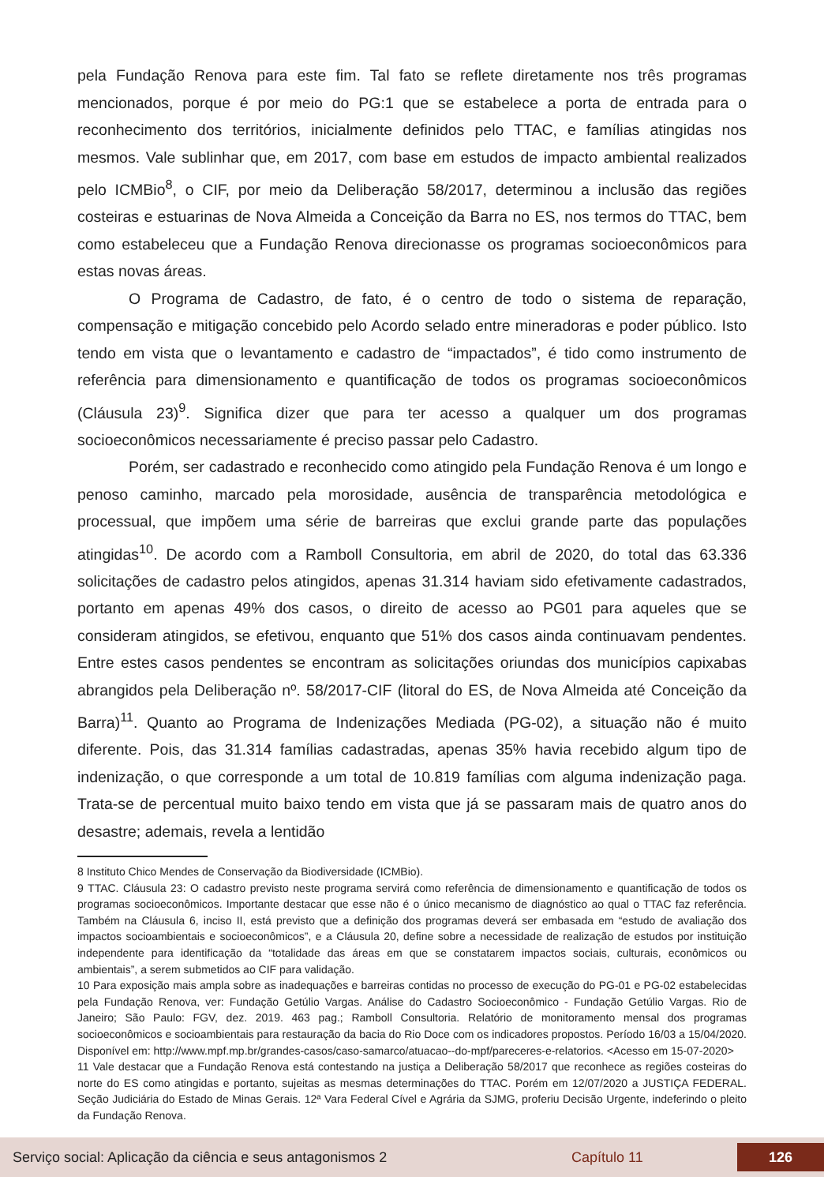pela Fundação Renova para este fim. Tal fato se reflete diretamente nos três programas mencionados, porque é por meio do PG:1 que se estabelece a porta de entrada para o reconhecimento dos territórios, inicialmente definidos pelo TTAC, e famílias atingidas nos mesmos. Vale sublinhar que, em 2017, com base em estudos de impacto ambiental realizados pelo ICMBio<sup>8</sup>, o CIF, por meio da Deliberação 58/2017, determinou a inclusão das regiões costeiras e estuarinas de Nova Almeida a Conceição da Barra no ES, nos termos do TTAC, bem como estabeleceu que a Fundação Renova direcionasse os programas socioeconômicos para estas novas áreas.
O Programa de Cadastro, de fato, é o centro de todo o sistema de reparação, compensação e mitigação concebido pelo Acordo selado entre mineradoras e poder público. Isto tendo em vista que o levantamento e cadastro de “impactados”, é tido como instrumento de referência para dimensionamento e quantificação de todos os programas socioeconômicos (Cláusula 23)<sup>9</sup>. Significa dizer que para ter acesso a qualquer um dos programas socioeconômicos necessariamente é preciso passar pelo Cadastro.
Porém, ser cadastrado e reconhecido como atingido pela Fundação Renova é um longo e penoso caminho, marcado pela morosidade, ausência de transparência metodológica e processual, que impõem uma série de barreiras que exclui grande parte das populações atingidas<sup>10</sup>. De acordo com a Ramboll Consultoria, em abril de 2020, do total das 63.336 solicitações de cadastro pelos atingidos, apenas 31.314 haviam sido efetivamente cadastrados, portanto em apenas 49% dos casos, o direito de acesso ao PG01 para aqueles que se consideram atingidos, se efetivou, enquanto que 51% dos casos ainda continuavam pendentes. Entre estes casos pendentes se encontram as solicitações oriundas dos municípios capixabas abrangidos pela Deliberação nº. 58/2017-CIF (litoral do ES, de Nova Almeida até Conceição da Barra)<sup>11</sup>. Quanto ao Programa de Indenizações Mediada (PG-02), a situação não é muito diferente. Pois, das 31.314 famílias cadastradas, apenas 35% havia recebido algum tipo de indenização, o que corresponde a um total de 10.819 famílias com alguma indenização paga. Trata-se de percentual muito baixo tendo em vista que já se passaram mais de quatro anos do desastre; ademais, revela a lentidão
8 Instituto Chico Mendes de Conservação da Biodiversidade (ICMBio).
9 TTAC. Cláusula 23: O cadastro previsto neste programa servirá como referência de dimensionamento e quantificação de todos os programas socioeconômicos. Importante destacar que esse não é o único mecanismo de diagnóstico ao qual o TTAC faz referência. Também na Cláusula 6, inciso II, está previsto que a definição dos programas deverá ser embasada em “estudo de avaliação dos impactos socioambientais e socioeconômicos”, e a Cláusula 20, define sobre a necessidade de realização de estudos por instituição independente para identificação da “totalidade das áreas em que se constatarem impactos sociais, culturais, econômicos ou ambientais”, a serem submetidos ao CIF para validação.
10 Para exposição mais ampla sobre as inadequações e barreiras contidas no processo de execução do PG-01 e PG-02 estabelecidas pela Fundação Renova, ver: Fundação Getúlio Vargas. Análise do Cadastro Socioeconômico - Fundação Getúlio Vargas. Rio de Janeiro; São Paulo: FGV, dez. 2019. 463 pag.; Ramboll Consultoria. Relatório de monitoramento mensal dos programas socioeconômicos e socioambientais para restauração da bacia do Rio Doce com os indicadores propostos. Período 16/03 a 15/04/2020. Disponível em: http://www.mpf.mp.br/grandes-casos/caso-samarco/atuacao--do-mpf/pareceres-e-relatorios. <Acesso em 15-07-2020>
11 Vale destacar que a Fundação Renova está contestando na justiça a Deliberação 58/2017 que reconhece as regiões costeiras do norte do ES como atingidas e portanto, sujeitas as mesmas determinações do TTAC. Porém em 12/07/2020 a JUSTIÇA FEDERAL. Seção Judiciária do Estado de Minas Gerais. 12ª Vara Federal Cível e Agrária da SJMG, proferiu Decisão Urgente, indeferindo o pleito da Fundação Renova.
Serviço social: Aplicação da ciência e seus antagonismos 2 Capítulo 11 126